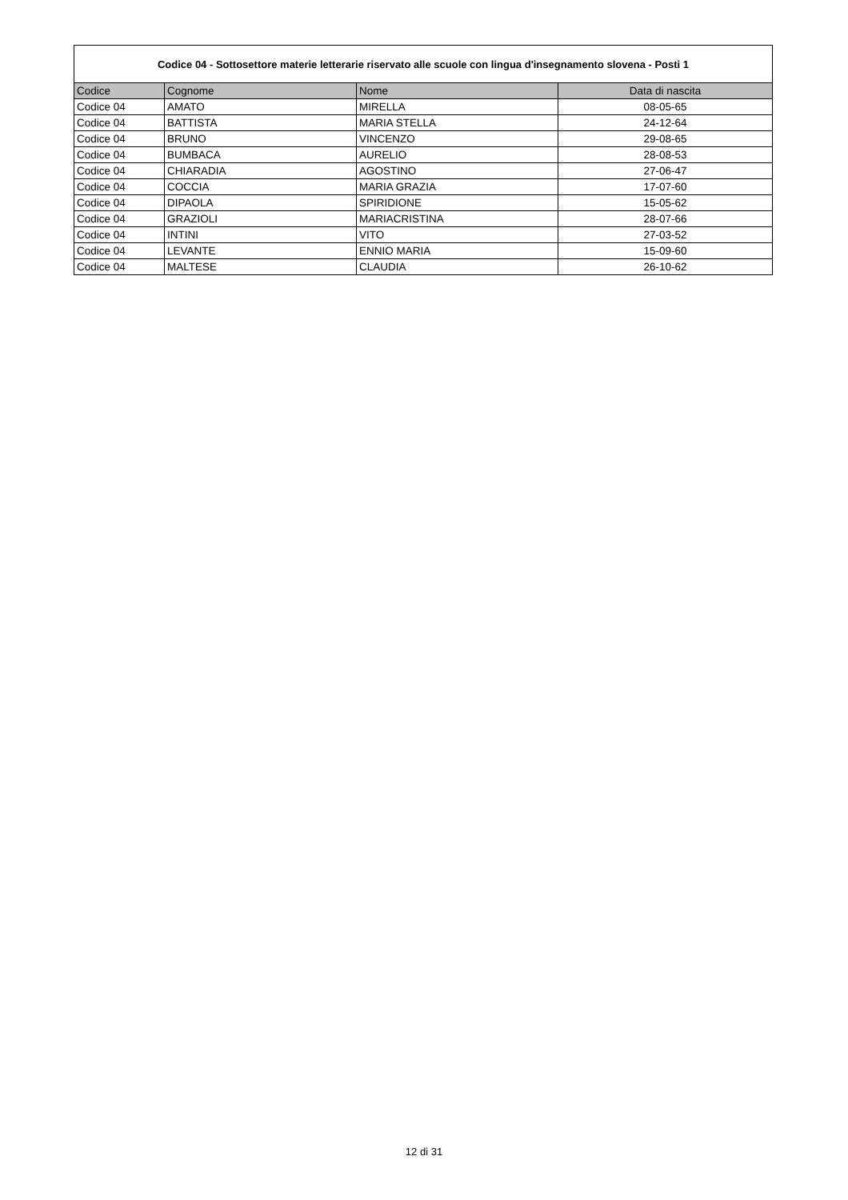| Codice 04 - Sottosettore materie letterarie riservato alle scuole con lingua d'insegnamento slovena - Posti 1 | | | |
| --- | --- | --- | --- |
| Codice | Cognome | Nome | Data di nascita |
| Codice 04 | AMATO | MIRELLA | 08-05-65 |
| Codice 04 | BATTISTA | MARIA STELLA | 24-12-64 |
| Codice 04 | BRUNO | VINCENZO | 29-08-65 |
| Codice 04 | BUMBACA | AURELIO | 28-08-53 |
| Codice 04 | CHIARADIA | AGOSTINO | 27-06-47 |
| Codice 04 | COCCIA | MARIA GRAZIA | 17-07-60 |
| Codice 04 | DIPAOLA | SPIRIDIONE | 15-05-62 |
| Codice 04 | GRAZIOLI | MARIACRISTINA | 28-07-66 |
| Codice 04 | INTINI | VITO | 27-03-52 |
| Codice 04 | LEVANTE | ENNIO MARIA | 15-09-60 |
| Codice 04 | MALTESE | CLAUDIA | 26-10-62 |
12 di 31